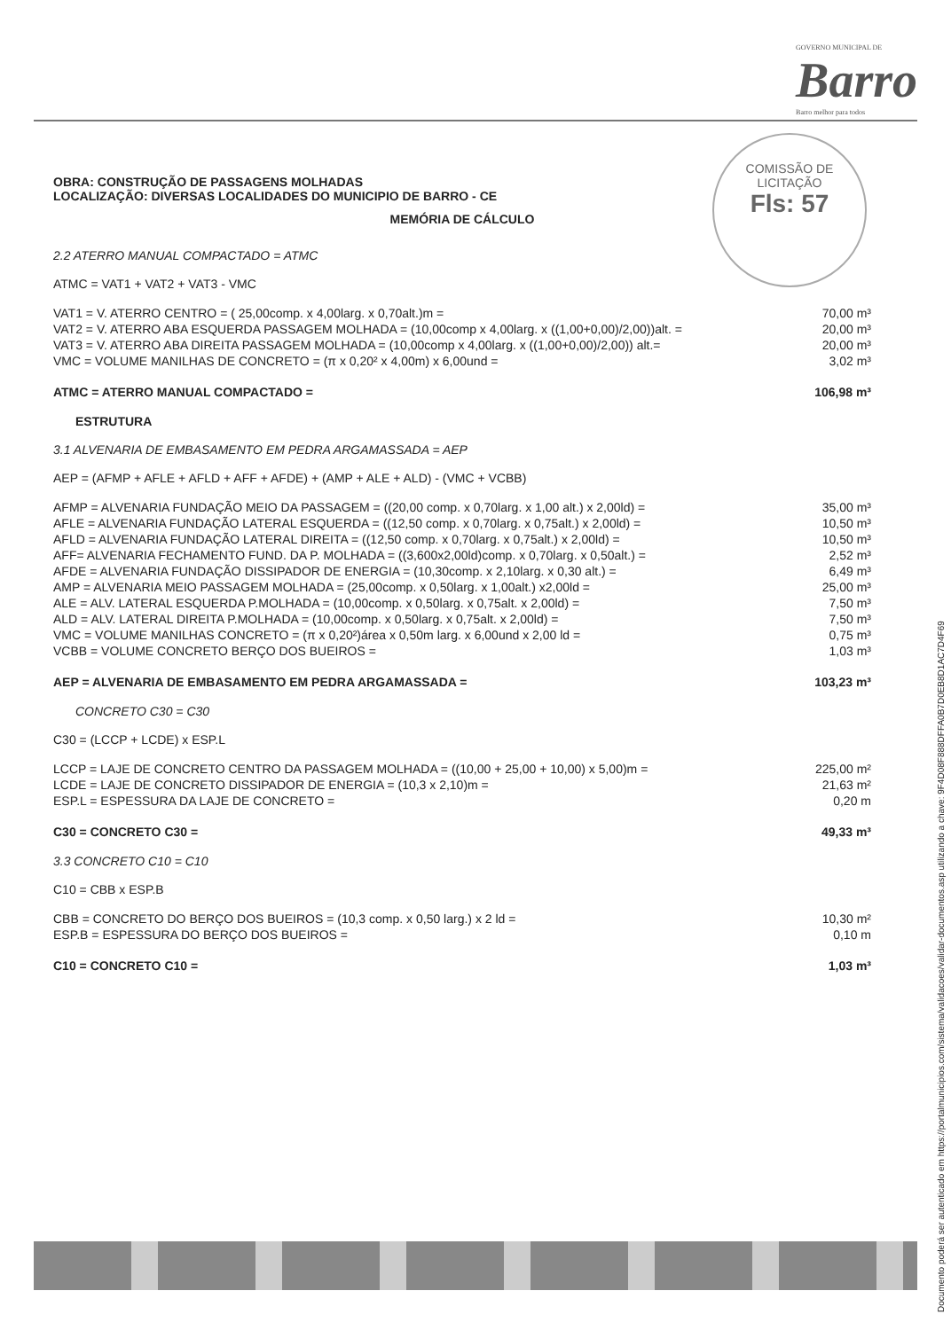GOVERNO MUNICIPAL DE
Barro
Barro melhor para todos
COMISSÃO DE LICITAÇÃO
Fls: 57
OBRA: CONSTRUÇÃO DE PASSAGENS MOLHADAS
LOCALIZAÇÃO: DIVERSAS LOCALIDADES DO MUNICIPIO DE BARRO - CE
MEMÓRIA DE CÁLCULO
2.2 ATERRO MANUAL COMPACTADO = ATMC
ATMC = VAT1 + VAT2 + VAT3 - VMC
| VAT1 = V. ATERRO CENTRO = ( 25,00comp. x 4,00larg. x 0,70alt.)m = | 70,00 m³ |
| VAT2 = V. ATERRO ABA ESQUERDA PASSAGEM MOLHADA = (10,00comp x 4,00larg. x ((1,00+0,00)/2,00))alt. = | 20,00 m³ |
| VAT3 = V. ATERRO ABA DIREITA PASSAGEM MOLHADA = (10,00comp x 4,00larg. x ((1,00+0,00)/2,00)) alt.= | 20,00 m³ |
| VMC = VOLUME MANILHAS DE CONCRETO = (π x 0,20² x 4,00m) x 6,00und = | 3,02 m³ |
| ATMC = ATERRO MANUAL COMPACTADO = | 106,98 m³ |
ESTRUTURA
3.1 ALVENARIA DE EMBASAMENTO EM PEDRA ARGAMASSADA = AEP
AEP = (AFMP + AFLE + AFLD + AFF + AFDE) + (AMP + ALE + ALD) - (VMC + VCBB)
| AFMP = ALVENARIA FUNDAÇÃO MEIO DA PASSAGEM = ((20,00 comp. x 0,70larg. x 1,00 alt.) x 2,00ld) = | 35,00 m³ |
| AFLE = ALVENARIA FUNDAÇÃO LATERAL ESQUERDA = ((12,50 comp. x 0,70larg. x 0,75alt.) x 2,00ld) = | 10,50 m³ |
| AFLD = ALVENARIA FUNDAÇÃO LATERAL DIREITA = ((12,50 comp. x 0,70larg. x 0,75alt.) x 2,00ld) = | 10,50 m³ |
| AFF= ALVENARIA FECHAMENTO FUND. DA P. MOLHADA = ((3,600x2,00ld)comp. x 0,70larg. x 0,50alt.) = | 2,52 m³ |
| AFDE = ALVENARIA FUNDAÇÃO DISSIPADOR DE ENERGIA = (10,30comp. x 2,10larg. x 0,30 alt.) = | 6,49 m³ |
| AMP = ALVENARIA MEIO PASSAGEM MOLHADA = (25,00comp. x 0,50larg. x 1,00alt.) x2,00ld = | 25,00 m³ |
| ALE = ALV. LATERAL ESQUERDA P.MOLHADA = (10,00comp. x 0,50larg. x 0,75alt. x 2,00ld) = | 7,50 m³ |
| ALD = ALV. LATERAL DIREITA P.MOLHADA = (10,00comp. x 0,50larg. x 0,75alt. x 2,00ld) = | 7,50 m³ |
| VMC = VOLUME MANILHAS CONCRETO = (π x 0,20²)área x 0,50m larg. x 6,00und x 2,00 ld = | 0,75 m³ |
| VCBB = VOLUME CONCRETO BERÇO DOS BUEIROS = | 1,03 m³ |
| AEP = ALVENARIA DE EMBASAMENTO EM PEDRA ARGAMASSADA = | 103,23 m³ |
CONCRETO C30 = C30
C30 = (LCCP + LCDE) x ESP.L
| LCCP = LAJE DE CONCRETO CENTRO DA PASSAGEM MOLHADA = ((10,00 + 25,00 + 10,00) x 5,00)m = | 225,00 m² |
| LCDE = LAJE DE CONCRETO DISSIPADOR DE ENERGIA = (10,3 x 2,10)m = | 21,63 m² |
| ESP.L = ESPESSURA DA LAJE DE CONCRETO = | 0,20 m |
| C30 = CONCRETO C30 = | 49,33 m³ |
3.3 CONCRETO C10 = C10
C10 = CBB x ESP.B
| CBB = CONCRETO DO BERÇO DOS BUEIROS = (10,3 comp. x 0,50 larg.) x 2 ld = | 10,30 m² |
| ESP.B = ESPESSURA DO BERÇO DOS BUEIROS = | 0,10 m |
| C10 = CONCRETO C10 = | 1,03 m³ |
Documento poderá ser autenticado em https://portalmunicipios.com/sistema/validacoes/validar-documentos.asp utilizando a chave: 9F4D08F888DFFA0B7D0EB8D1AC7D4F69